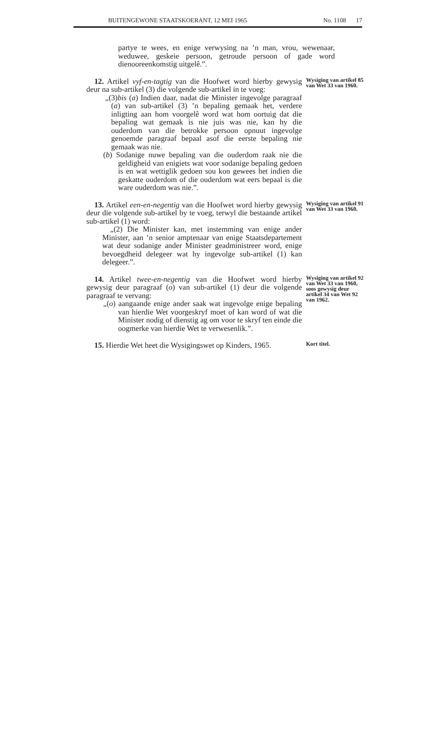BUITENGEWONE STAATSKOERANT, 12 MEI 1965
No. 1108 17
partye te wees, en enige verwysing na ’n man, vrou, wewenaar, weduwee, geskeie persoon, getroude persoon of gade word dienooreenkomstig uitgelê.”.
12. Artikel vyf-en-tagtig van die Hoofwet word hierby gewysig deur na sub-artikel (3) die volgende sub-artikel in te voeg:
„(3)bis (a) Indien daar, nadat die Minister ingevolge paragraaf (a) van sub-artikel (3) ’n bepaling gemaak het, verdere inligting aan hom voorgelê word wat hom oortuig dat die bepaling wat gemaak is nie juis was nie, kan hy die ouderdom van die betrokke persoon opnuut ingevolge genoemde paragraaf bepaal asof die eerste bepaling nie gemaak was nie.
(b) Sodanige nuwe bepaling van die ouderdom raak nie die geldigheid van enigiets wat voor sodanige bepaling gedoen is en wat wettiglik gedoen sou kon gewees het indien die geskatte ouderdom of die ouderdom wat eers bepaal is die ware ouderdom was nie.”.
Wysiging van artikel 85 van Wet 33 van 1960.
13. Artikel een-en-negentig van die Hoofwet word hierby gewysig deur die volgende sub-artikel by te voeg, terwyl die bestaande artikel sub-artikel (1) word:
„(2) Die Minister kan, met instemming van enige ander Minister, aan ’n senior amptenaar van enige Staatsdepartement wat deur sodanige ander Minister geadministreer word, enige bevoegdheid delegeer wat hy ingevolge sub-artikel (1) kan delegeer.”.
Wysiging van artikel 91 van Wet 33 van 1960.
14. Artikel twee-en-negentig van die Hoofwet word hierby gewysig deur paragraaf (o) van sub-artikel (1) deur die volgende paragraaf te vervang:
„(o) aangaande enige ander saak wat ingevolge enige bepaling van hierdie Wet voorgeskryf moet of kan word of wat die Minister nodig of dienstig ag om voor te skryf ten einde die oogmerke van hierdie Wet te verwesenlik.”.
Wysiging van artikel 92 van Wet 33 van 1960, soos gewysig deur artikel 34 van Wet 92 van 1962.
15. Hierdie Wet heet die Wysigingswet op Kinders, 1965.
Kort titel.